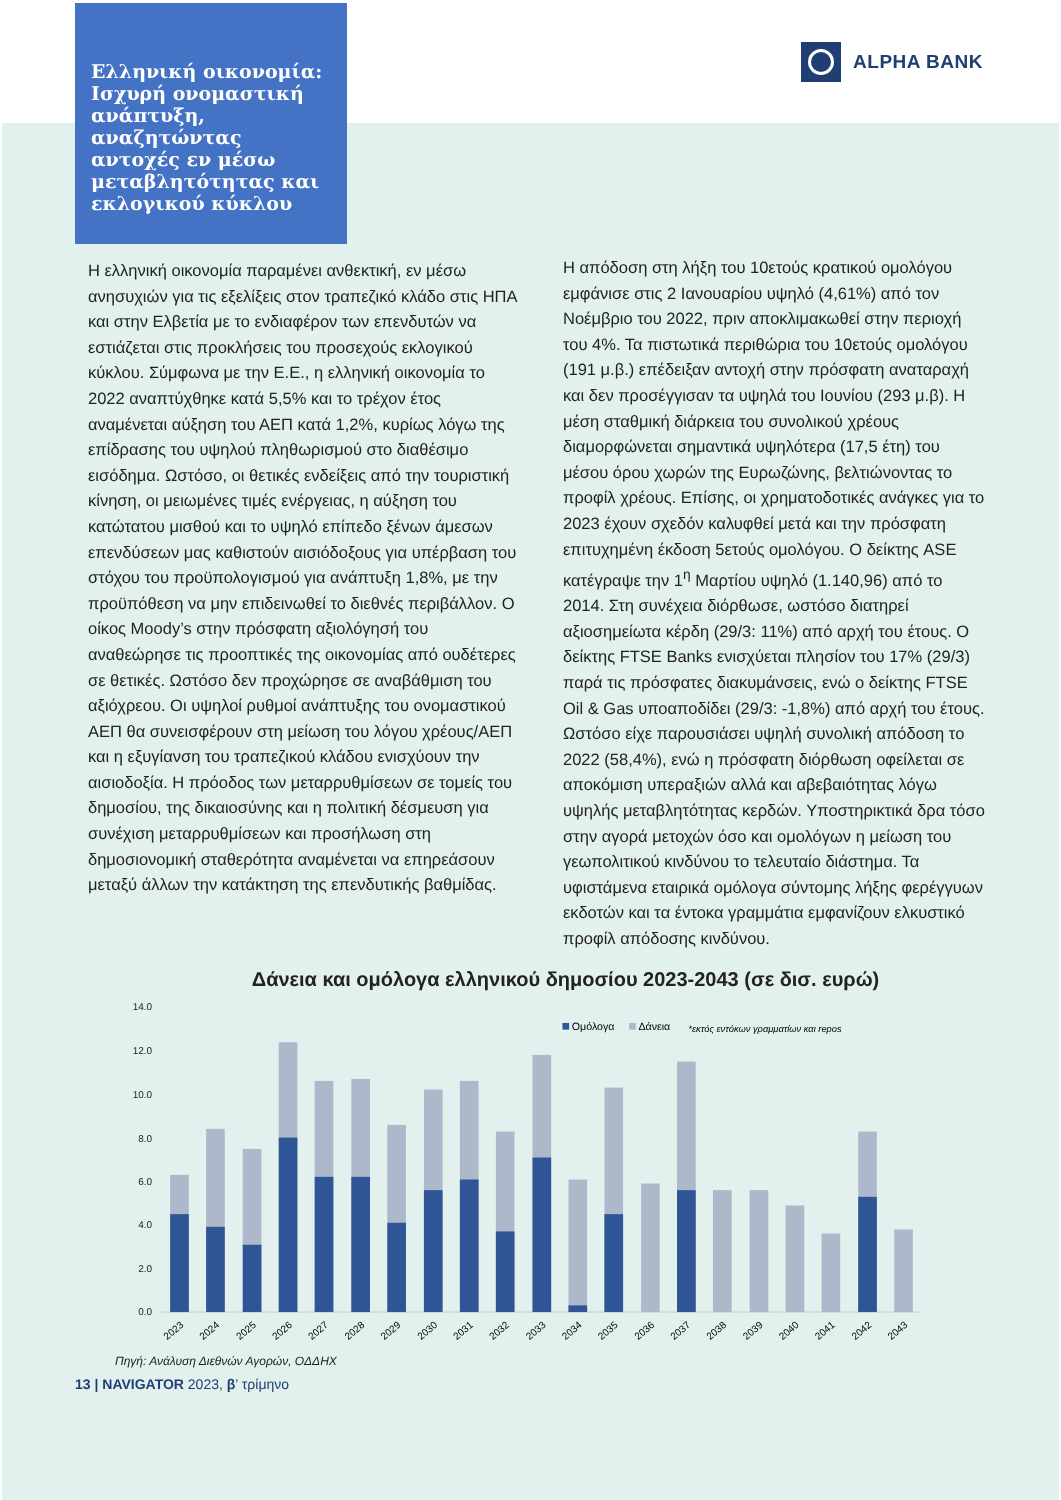Ελληνική οικονομία: Ισχυρή ονομαστική ανάπτυξη, αναζητώντας αντοχές εν μέσω μεταβλητότητας και εκλογικού κύκλου
ALPHA BANK
Η ελληνική οικονομία παραμένει ανθεκτική, εν μέσω ανησυχιών για τις εξελίξεις στον τραπεζικό κλάδο στις ΗΠΑ και στην Ελβετία με το ενδιαφέρον των επενδυτών να εστιάζεται στις προκλήσεις του προσεχούς εκλογικού κύκλου. Σύμφωνα με την Ε.Ε., η ελληνική οικονομία το 2022 αναπτύχθηκε κατά 5,5% και το τρέχον έτος αναμένεται αύξηση του ΑΕΠ κατά 1,2%, κυρίως λόγω της επίδρασης του υψηλού πληθωρισμού στο διαθέσιμο εισόδημα. Ωστόσο, οι θετικές ενδείξεις από την τουριστική κίνηση, οι μειωμένες τιμές ενέργειας, η αύξηση του κατώτατου μισθού και το υψηλό επίπεδο ξένων άμεσων επενδύσεων μας καθιστούν αισιόδοξους για υπέρβαση του στόχου του προϋπολογισμού για ανάπτυξη 1,8%, με την προϋπόθεση να μην επιδεινωθεί το διεθνές περιβάλλον. Ο οίκος Moody’s στην πρόσφατη αξιολόγησή του αναθεώρησε τις προοπτικές της οικονομίας από ουδέτερες σε θετικές. Ωστόσο δεν προχώρησε σε αναβάθμιση του αξιόχρεου. Οι υψηλοί ρυθμοί ανάπτυξης του ονομαστικού ΑΕΠ θα συνεισφέρουν στη μείωση του λόγου χρέους/ΑΕΠ και η εξυγίανση του τραπεζικού κλάδου ενισχύουν την αισιοδοξία. Η πρόοδος των μεταρρυθμίσεων σε τομείς του δημοσίου, της δικαιοσύνης και η πολιτική δέσμευση για συνέχιση μεταρρυθμίσεων και προσήλωση στη δημοσιονομική σταθερότητα αναμένεται να επηρεάσουν μεταξύ άλλων την κατάκτηση της επενδυτικής βαθμίδας.
Η απόδοση στη λήξη του 10ετούς κρατικού ομολόγου εμφάνισε στις 2 Ιανουαρίου υψηλό (4,61%) από τον Νοέμβριο του 2022, πριν αποκλιμακωθεί στην περιοχή του 4%. Τα πιστωτικά περιθώρια του 10ετούς ομολόγου (191 μ.β.) επέδειξαν αντοχή στην πρόσφατη αναταραχή και δεν προσέγγισαν τα υψηλά του Ιουνίου (293 μ.β). Η μέση σταθμική διάρκεια του συνολικού χρέους διαμορφώνεται σημαντικά υψηλότερα (17,5 έτη) του μέσου όρου χωρών της Ευρωζώνης, βελτιώνοντας το προφίλ χρέους. Επίσης, οι χρηματοδοτικές ανάγκες για το 2023 έχουν σχεδόν καλυφθεί μετά και την πρόσφατη επιτυχημένη έκδοση 5ετούς ομολόγου. Ο δείκτης ASE κατέγραψε την 1<sup>η</sup> Μαρτίου υψηλό (1.140,96) από το 2014. Στη συνέχεια διόρθωσε, ωστόσο διατηρεί αξιοσημείωτα κέρδη (29/3: 11%) από αρχή του έτους. Ο δείκτης FTSE Banks ενισχύεται πλησίον του 17% (29/3) παρά τις πρόσφατες διακυμάνσεις, ενώ ο δείκτης FTSE Oil & Gas υποαποδίδει (29/3: -1,8%) από αρχή του έτους. Ωστόσο είχε παρουσιάσει υψηλή συνολική απόδοση το 2022 (58,4%), ενώ η πρόσφατη διόρθωση οφείλεται σε αποκόμιση υπεραξιών αλλά και αβεβαιότητας λόγω υψηλής μεταβλητότητας κερδών. Υποστηρικτικά δρα τόσο στην αγορά μετοχών όσο και ομολόγων η μείωση του γεωπολιτικού κινδύνου το τελευταίο διάστημα. Τα υφιστάμενα εταιρικά ομόλογα σύντομης λήξης φερέγγυων εκδοτών και τα έντοκα γραμμάτια εμφανίζουν ελκυστικό προφίλ απόδοσης κινδύνου.
Δάνεια και ομόλογα ελληνικού δημοσίου 2023-2043 (σε δισ. ευρώ)
14.0
12.0
10.0
8.0
6.0
4.0
2.0
0.0
Ομόλογα
Δάνεια
*εκτός εντόκων γραμματίων και repos
2023
2024
2025
2026
2027
2028
2029
2030
2031
2032
2033
2034
2035
2036
2037
2038
2039
2040
2041
2042
2043
Πηγή: Ανάλυση Διεθνών Αγορών, ΟΔΔΗΧ
13 | NAVIGATOR 2023, β’ τρίμηνο